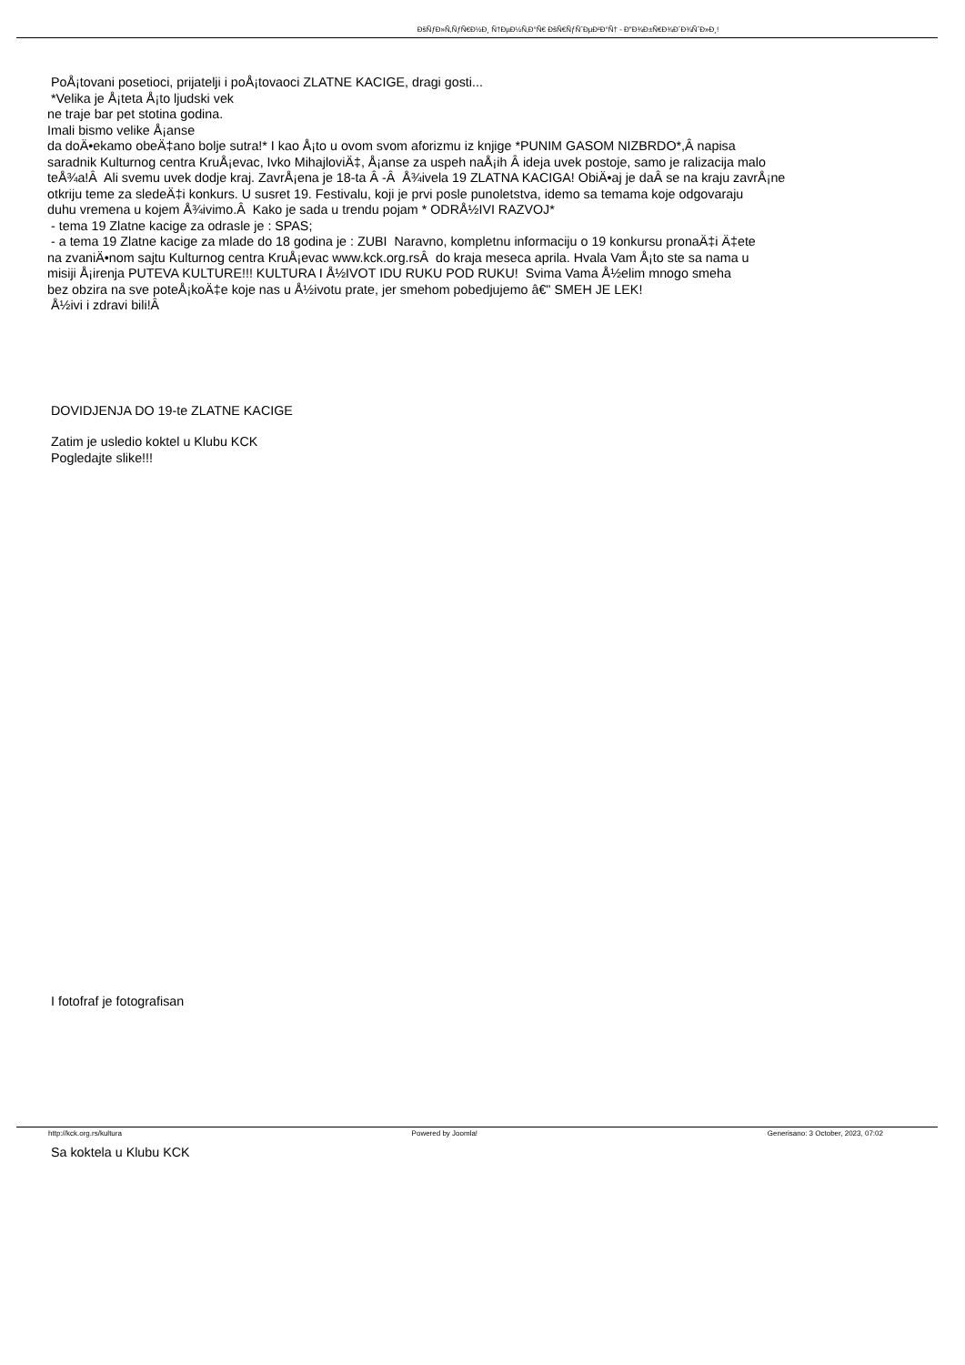ÐšÑƒÐ»Ñ‚ÑƒÑ€Ð½Ð¸ Ñ†ÐµÐ½Ñ‚Ð°Ñ€ ÐšÑ€ÑƒÑˆÐµÐ²Ð°Ñ† - Ð"Ð¾Ð±Ñ€Ð¾Ð´Ð¾ÑˆÐ»Ð¸!
PoÅ¡tovani posetioci, prijatelji i poÅ¡tovaoci ZLATNE KACIGE, dragi gosti...
*Velika je Å¡teta Å¡to ljudski vek
ne traje bar pet stotina godina.
Imali bismo velike Å¡anse
da doÄ•ekamo obeÄ‡ano bolje sutra!* I kao Å¡to u ovom svom aforizmu iz knjige *PUNIM GASOM NIZBRDO*,Â napisa
saradnik Kulturnog centra KruÅ¡evac, Ivko MihajloviÄ‡, Å¡anse za uspeh naÅ¡ih Â ideja uvek postoje, samo je ralizacija malo
teÅ¾a!Â Ali svemu uvek dodje kraj. ZavrÅ¡ena je 18-ta Â -Â Å¾ivela 19 ZLATNA KACIGA! ObiÄ•aj je daÂ se na kraju zavrÅ¡ne
otkriju teme za sledeÄ‡i konkurs. U susret 19. Festivalu, koji je prvi posle punoletstva, idemo sa temama koje odgovaraju
duhu vremena u kojem Å¾ivimo.Â Kako je sada u trendu pojam * ODRÅ½IVI RAZVOJ*
- tema 19 Zlatne kacige za odrasle je : SPAS;
- a tema 19 Zlatne kacige za mlade do 18 godina je : ZUBI Naravno, kompletnu informaciju o 19 konkursu pronaÄ‡i Ä‡ete
na zvaniÄ•nom sajtu Kulturnog centra KruÅ¡evac www.kck.org.rsÂ do kraja meseca aprila. Hvala Vam Å¡to ste sa nama u
misiji Å¡irenja PUTEVA KULTURE!!! KULTURA I Å½IVOT IDU RUKU POD RUKU! Svima Vama Å½elim mnogo smeha
bez obzira na sve poteÅ¡koÄ‡e koje nas u Å½ivotu prate, jer smehom pobedjujemo â€" SMEH JE LEK!
Å½ivi i zdravi bili!Â
DOVIDJENJA DO 19-te ZLATNE KACIGE
Zatim je usledio koktel u Klubu KCK
Pogledajte slike!!!
I fotofraf je fotografisan
Sa koktela u Klubu KCK
http://kck.org.rs/kultura Powered by Joomla! Generisano: 3 October, 2023, 07:02